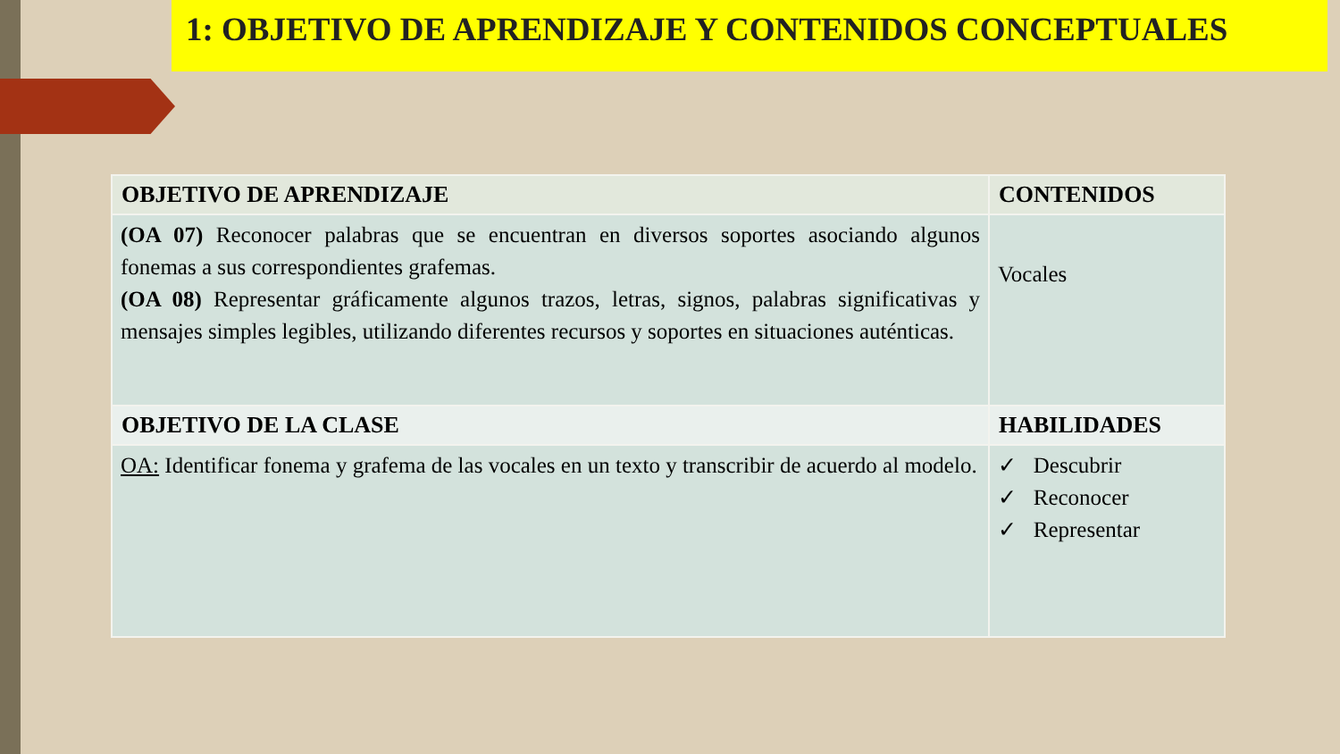1: OBJETIVO DE APRENDIZAJE Y CONTENIDOS CONCEPTUALES
| OBJETIVO DE APRENDIZAJE | CONTENIDOS |
| --- | --- |
| (OA 07) Reconocer palabras que se encuentran en diversos soportes asociando algunos fonemas a sus correspondientes grafemas. (OA 08) Representar gráficamente algunos trazos, letras, signos, palabras significativas y mensajes simples legibles, utilizando diferentes recursos y soportes en situaciones auténticas. | Vocales |
| OBJETIVO DE LA CLASE | HABILIDADES |
| OA: Identificar fonema y grafema de las vocales en un texto y transcribir de acuerdo al modelo. | ✓ Descubrir ✓ Reconocer ✓ Representar |